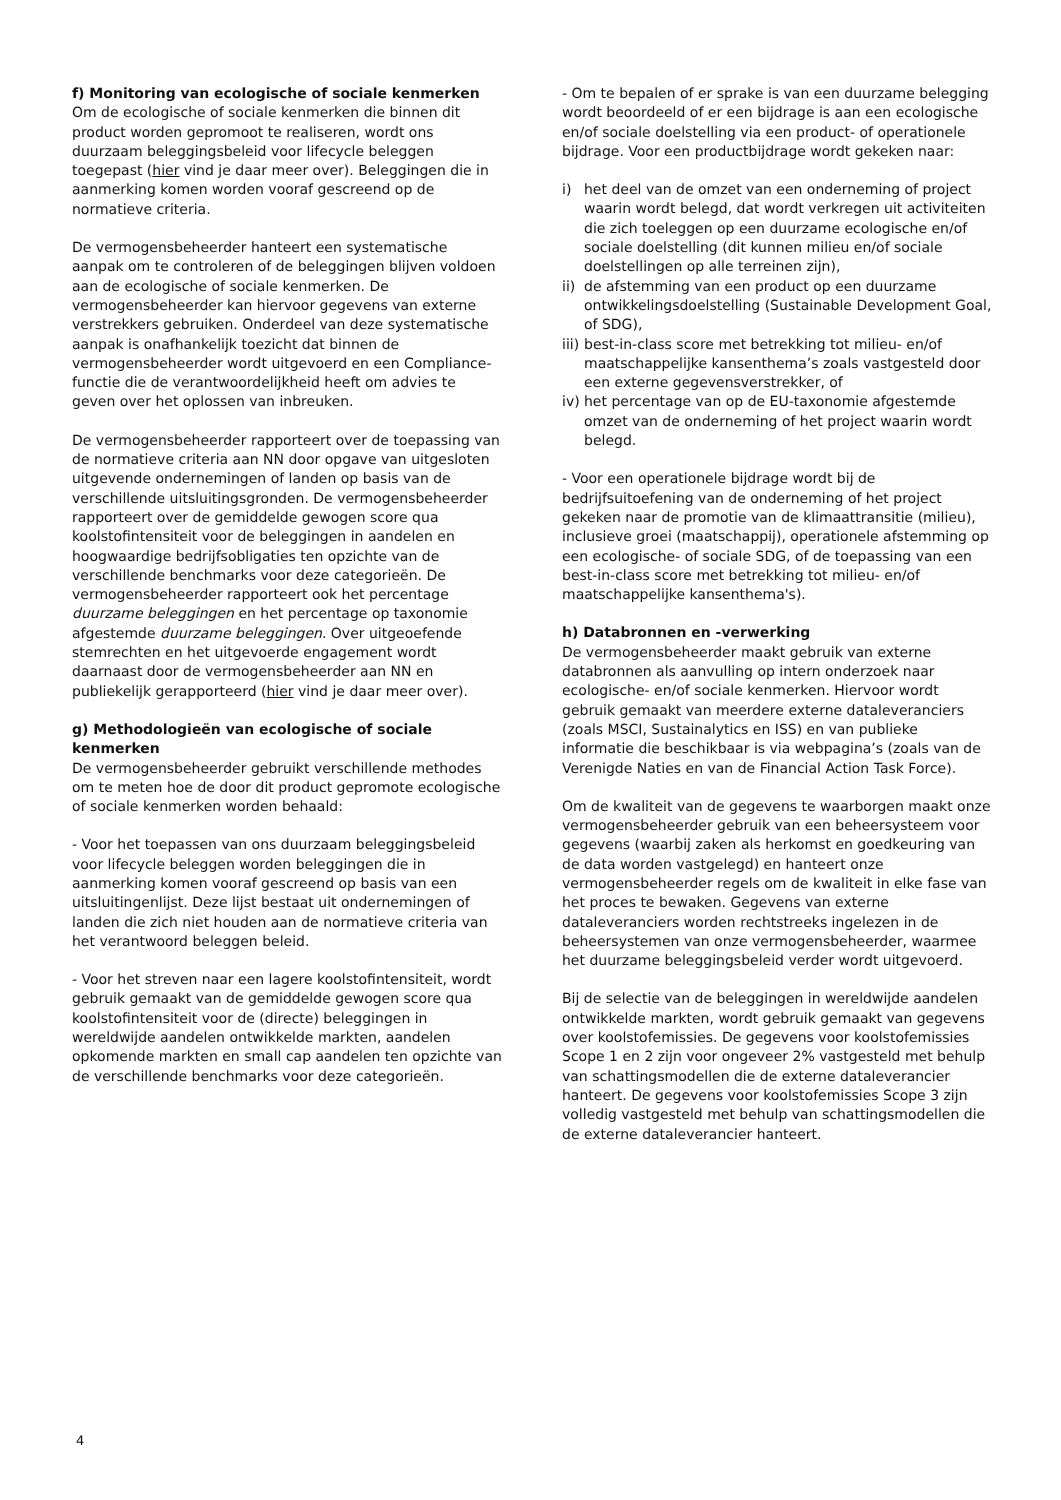f) Monitoring van ecologische of sociale kenmerken
Om de ecologische of sociale kenmerken die binnen dit product worden gepromoot te realiseren, wordt ons duurzaam beleggingsbeleid voor lifecycle beleggen toegepast (hier vind je daar meer over). Beleggingen die in aanmerking komen worden vooraf gescreend op de normatieve criteria.
De vermogensbeheerder hanteert een systematische aanpak om te controleren of de beleggingen blijven voldoen aan de ecologische of sociale kenmerken. De vermogensbeheerder kan hiervoor gegevens van externe verstrekkers gebruiken. Onderdeel van deze systematische aanpak is onafhankelijk toezicht dat binnen de vermogensbeheerder wordt uitgevoerd en een Compliance-functie die de verantwoordelijkheid heeft om advies te geven over het oplossen van inbreuken.
De vermogensbeheerder rapporteert over de toepassing van de normatieve criteria aan NN door opgave van uitgesloten uitgevende ondernemingen of landen op basis van de verschillende uitsluitingsgronden. De vermogensbeheerder rapporteert over de gemiddelde gewogen score qua koolstofintensiteit voor de beleggingen in aandelen en hoogwaardige bedrijfsobligaties ten opzichte van de verschillende benchmarks voor deze categorieën. De vermogensbeheerder rapporteert ook het percentage duurzame beleggingen en het percentage op taxonomie afgestemde duurzame beleggingen. Over uitgeoefende stemrechten en het uitgevoerde engagement wordt daarnaast door de vermogensbeheerder aan NN en publiekelijk gerapporteerd (hier vind je daar meer over).
g) Methodologieën van ecologische of sociale kenmerken
De vermogensbeheerder gebruikt verschillende methodes om te meten hoe de door dit product gepromote ecologische of sociale kenmerken worden behaald:
- Voor het toepassen van ons duurzaam beleggingsbeleid voor lifecycle beleggen worden beleggingen die in aanmerking komen vooraf gescreend op basis van een uitsluitingenlijst. Deze lijst bestaat uit ondernemingen of landen die zich niet houden aan de normatieve criteria van het verantwoord beleggen beleid.
- Voor het streven naar een lagere koolstofintensiteit, wordt gebruik gemaakt van de gemiddelde gewogen score qua koolstofintensiteit voor de (directe) beleggingen in wereldwijde aandelen ontwikkelde markten, aandelen opkomende markten en small cap aandelen ten opzichte van de verschillende benchmarks voor deze categorieën.
- Om te bepalen of er sprake is van een duurzame belegging wordt beoordeeld of er een bijdrage is aan een ecologische en/of sociale doelstelling via een product- of operationele bijdrage. Voor een productbijdrage wordt gekeken naar:
i) het deel van de omzet van een onderneming of project waarin wordt belegd, dat wordt verkregen uit activiteiten die zich toeleggen op een duurzame ecologische en/of sociale doelstelling (dit kunnen milieu en/of sociale doelstellingen op alle terreinen zijn),
ii) de afstemming van een product op een duurzame ontwikkelingsdoelstelling (Sustainable Development Goal, of SDG),
iii) best-in-class score met betrekking tot milieu- en/of maatschappelijke kansenthema’s zoals vastgesteld door een externe gegevensverstrekker, of
iv) het percentage van op de EU-taxonomie afgestemde omzet van de onderneming of het project waarin wordt belegd.
- Voor een operationele bijdrage wordt bij de bedrijfsuitoefening van de onderneming of het project gekeken naar de promotie van de klimaattransitie (milieu), inclusieve groei (maatschappij), operationele afstemming op een ecologische- of sociale SDG, of de toepassing van een best-in-class score met betrekking tot milieu- en/of maatschappelijke kansenthema's).
h) Databronnen en -verwerking
De vermogensbeheerder maakt gebruik van externe databronnen als aanvulling op intern onderzoek naar ecologische- en/of sociale kenmerken. Hiervoor wordt gebruik gemaakt van meerdere externe dataleveranciers (zoals MSCI, Sustainalytics en ISS) en van publieke informatie die beschikbaar is via webpagina’s (zoals van de Verenigde Naties en van de Financial Action Task Force).
Om de kwaliteit van de gegevens te waarborgen maakt onze vermogensbeheerder gebruik van een beheersysteem voor gegevens (waarbij zaken als herkomst en goedkeuring van de data worden vastgelegd) en hanteert onze vermogensbeheerder regels om de kwaliteit in elke fase van het proces te bewaken. Gegevens van externe dataleveranciers worden rechtstreeks ingelezen in de beheersystemen van onze vermogensbeheerder, waarmee het duurzame beleggingsbeleid verder wordt uitgevoerd.
Bij de selectie van de beleggingen in wereldwijde aandelen ontwikkelde markten, wordt gebruik gemaakt van gegevens over koolstofemissies. De gegevens voor koolstofemissies Scope 1 en 2 zijn voor ongeveer 2% vastgesteld met behulp van schattingsmodellen die de externe dataleverancier hanteert. De gegevens voor koolstofemissies Scope 3 zijn volledig vastgesteld met behulp van schattingsmodellen die de externe dataleverancier hanteert.
4